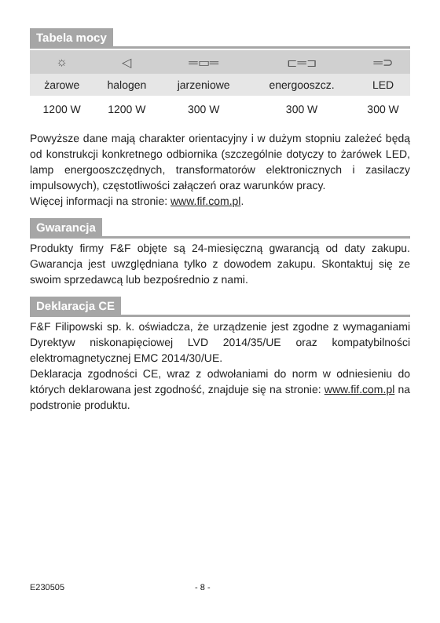Tabela mocy
| ☼ | ◁ | ═▭═ | ⊏═⊐ | ═⊃ |
| żarowe | halogen | jarzeniowe | energooszcz. | LED |
| 1200 W | 1200 W | 300 W | 300 W | 300 W |
Powyższe dane mają charakter orientacyjny i w dużym stopniu zależeć będą od konstrukcji konkretnego odbiornika (szczególnie dotyczy to żarówek LED, lamp energooszczędnych, transformatorów elektronicznych i zasilaczy impulsowych), częstotliwości załączeń oraz warunków pracy.
Więcej informacji na stronie: www.fif.com.pl.
Gwarancja
Produkty firmy F&F objęte są 24-miesięczną gwarancją od daty zakupu. Gwarancja jest uwzględniana tylko z dowodem zakupu. Skontaktuj się ze swoim sprzedawcą lub bezpośrednio z nami.
Deklaracja CE
F&F Filipowski sp. k. oświadcza, że urządzenie jest zgodne z wymaganiami Dyrektyw niskonapięciowej LVD 2014/35/UE oraz kompatybilności elektromagnetycznej EMC 2014/30/UE.
Deklaracja zgodności CE, wraz z odwołaniami do norm w odniesieniu do których deklarowana jest zgodność, znajduje się na stronie: www.fif.com.pl na podstronie produktu.
E230505 - 8 -